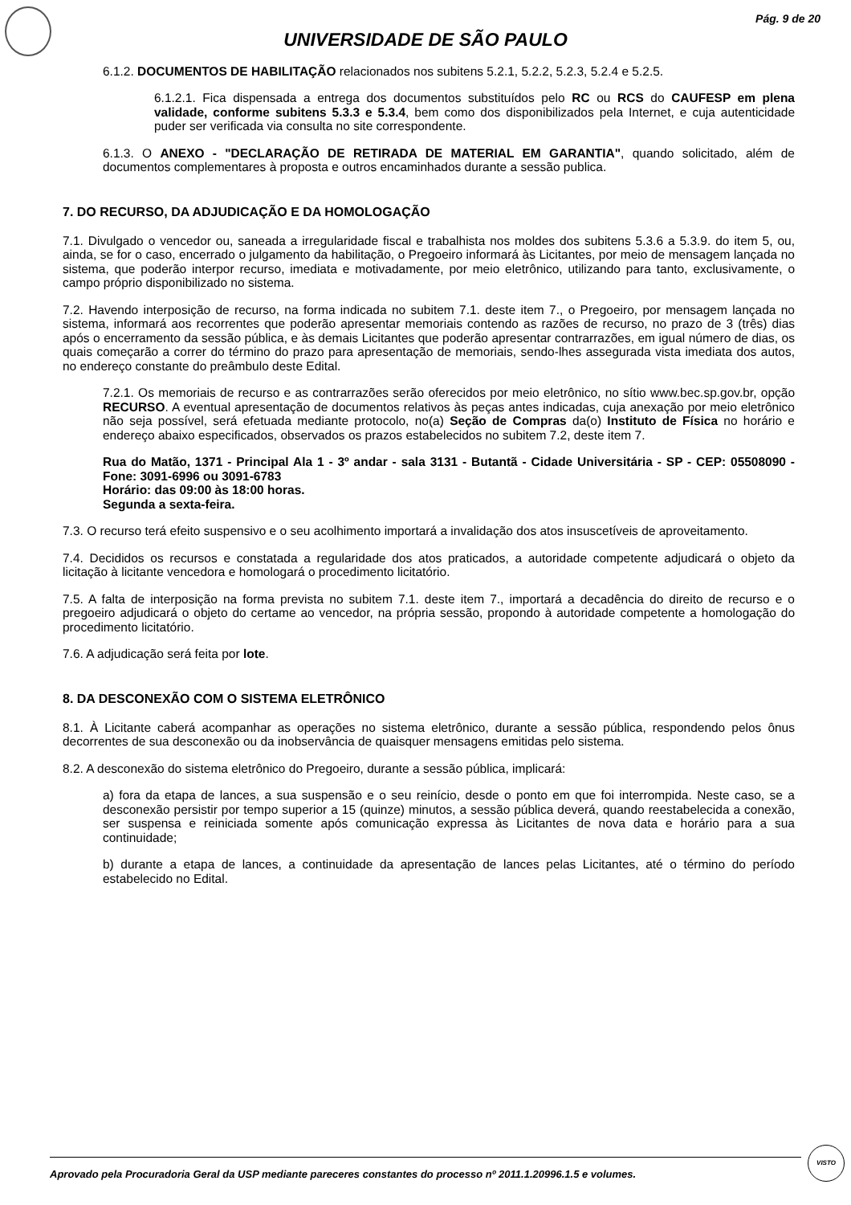Pág. 9 de 20
UNIVERSIDADE DE SÃO PAULO
6.1.2. DOCUMENTOS DE HABILITAÇÃO relacionados nos subitens 5.2.1, 5.2.2, 5.2.3, 5.2.4 e 5.2.5.
6.1.2.1. Fica dispensada a entrega dos documentos substituídos pelo RC ou RCS do CAUFESP em plena validade, conforme subitens 5.3.3 e 5.3.4, bem como dos disponibilizados pela Internet, e cuja autenticidade puder ser verificada via consulta no site correspondente.
6.1.3. O ANEXO - "DECLARAÇÃO DE RETIRADA DE MATERIAL EM GARANTIA", quando solicitado, além de documentos complementares à proposta e outros encaminhados durante a sessão publica.
7. DO RECURSO, DA ADJUDICAÇÃO E DA HOMOLOGAÇÃO
7.1. Divulgado o vencedor ou, saneada a irregularidade fiscal e trabalhista nos moldes dos subitens 5.3.6 a 5.3.9. do item 5, ou, ainda, se for o caso, encerrado o julgamento da habilitação, o Pregoeiro informará às Licitantes, por meio de mensagem lançada no sistema, que poderão interpor recurso, imediata e motivadamente, por meio eletrônico, utilizando para tanto, exclusivamente, o campo próprio disponibilizado no sistema.
7.2. Havendo interposição de recurso, na forma indicada no subitem 7.1. deste item 7., o Pregoeiro, por mensagem lançada no sistema, informará aos recorrentes que poderão apresentar memoriais contendo as razões de recurso, no prazo de 3 (três) dias após o encerramento da sessão pública, e às demais Licitantes que poderão apresentar contrarrazões, em igual número de dias, os quais começarão a correr do término do prazo para apresentação de memoriais, sendo-lhes assegurada vista imediata dos autos, no endereço constante do preâmbulo deste Edital.
7.2.1. Os memoriais de recurso e as contrarrazões serão oferecidos por meio eletrônico, no sítio www.bec.sp.gov.br, opção RECURSO. A eventual apresentação de documentos relativos às peças antes indicadas, cuja anexação por meio eletrônico não seja possível, será efetuada mediante protocolo, no(a) Seção de Compras da(o) Instituto de Física no horário e endereço abaixo especificados, observados os prazos estabelecidos no subitem 7.2, deste item 7.
Rua do Matão, 1371 - Principal Ala 1 - 3º andar - sala 3131 - Butantã - Cidade Universitária - SP - CEP: 05508090 - Fone: 3091-6996 ou 3091-6783
Horário: das 09:00 às 18:00 horas.
Segunda a sexta-feira.
7.3. O recurso terá efeito suspensivo e o seu acolhimento importará a invalidação dos atos insuscetíveis de aproveitamento.
7.4. Decididos os recursos e constatada a regularidade dos atos praticados, a autoridade competente adjudicará o objeto da licitação à licitante vencedora e homologará o procedimento licitatório.
7.5. A falta de interposição na forma prevista no subitem 7.1. deste item 7., importará a decadência do direito de recurso e o pregoeiro adjudicará o objeto do certame ao vencedor, na própria sessão, propondo à autoridade competente a homologação do procedimento licitatório.
7.6. A adjudicação será feita por lote.
8. DA DESCONEXÃO COM O SISTEMA ELETRÔNICO
8.1. À Licitante caberá acompanhar as operações no sistema eletrônico, durante a sessão pública, respondendo pelos ônus decorrentes de sua desconexão ou da inobservância de quaisquer mensagens emitidas pelo sistema.
8.2. A desconexão do sistema eletrônico do Pregoeiro, durante a sessão pública, implicará:
a) fora da etapa de lances, a sua suspensão e o seu reinício, desde o ponto em que foi interrompida. Neste caso, se a desconexão persistir por tempo superior a 15 (quinze) minutos, a sessão pública deverá, quando reestabelecida a conexão, ser suspensa e reiniciada somente após comunicação expressa às Licitantes de nova data e horário para a sua continuidade;
b) durante a etapa de lances, a continuidade da apresentação de lances pelas Licitantes, até o término do período estabelecido no Edital.
Aprovado pela Procuradoria Geral da USP mediante pareceres constantes do processo nº 2011.1.20996.1.5 e volumes.
VISTO